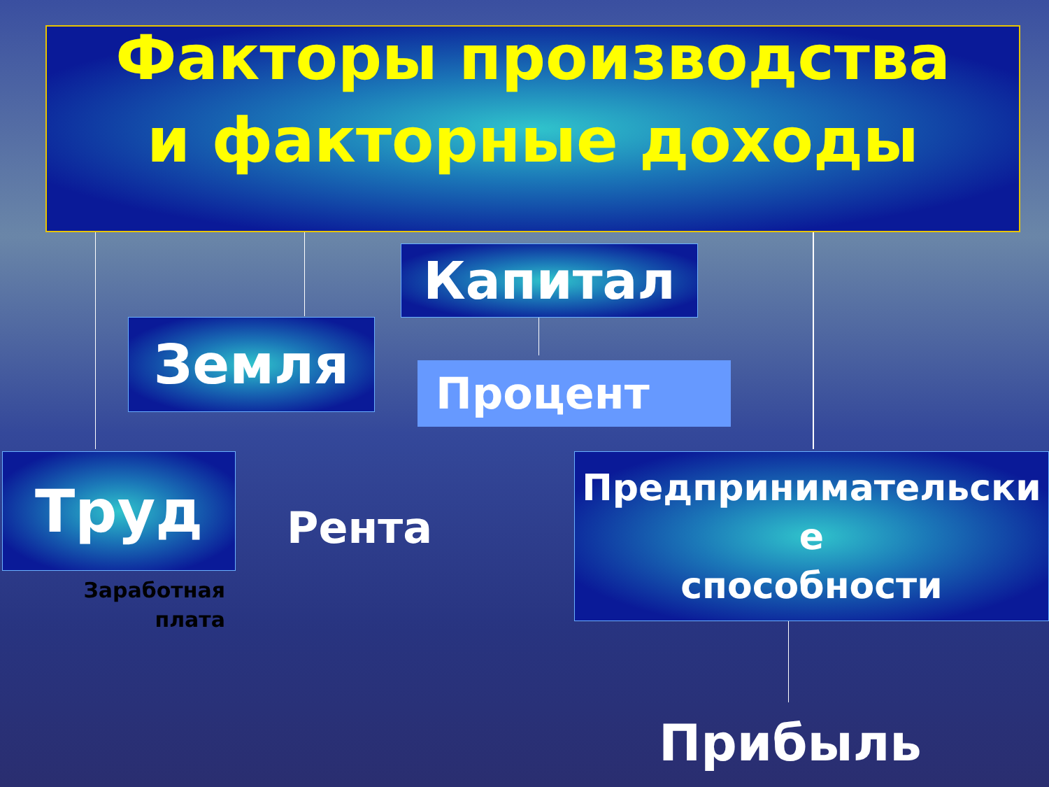Факторы производства
и факторные доходы
Капитал
Земля
Процент
Труд
Рента
Предпринимательски
е
способности
Заработная плата
Прибыль